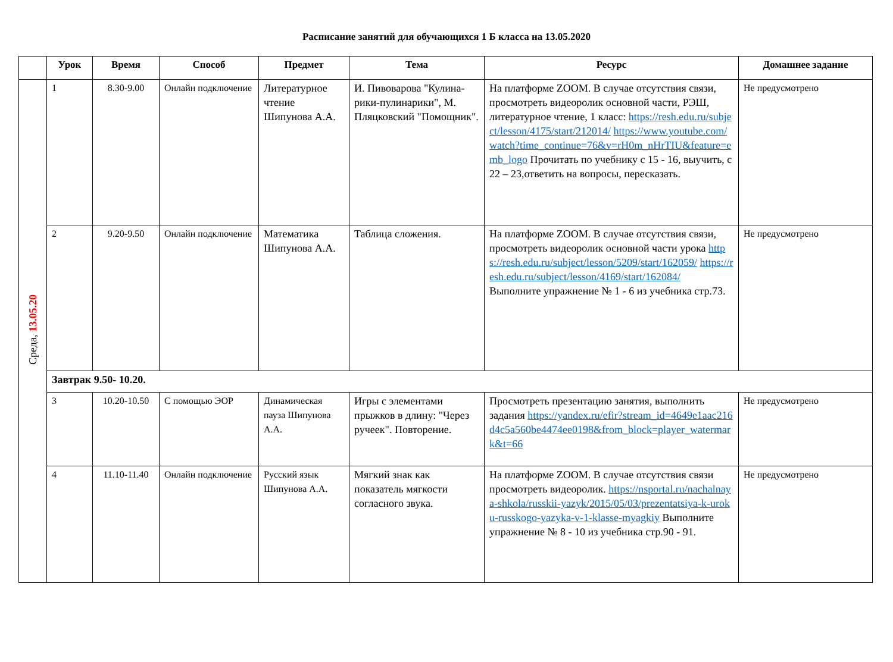Расписание занятий для обучающихся 1 Б класса на 13.05.2020
| | Урок | Время | Способ | Предмет | Тема | Ресурс | Домашнее задание |
| --- | --- | --- | --- | --- | --- | --- | --- |
| Среда, 13.05.20 | 1 | 8.30-9.00 | Онлайн подключение | Литературное чтение Шипунова А.А. | И. Пивоварова "Кулина-рики-пулинарики", М. Пляцковский "Помощник". | На платформе ZOOM. В случае отсутствия связи, просмотреть видеоролик основной части, РЭШ, литературное чтение, 1 класс: https://resh.edu.ru/subject/lesson/4175/start/212014/ https://www.youtube.com/watch?time_continue=76&v=rH0m_nHrTIU&feature=emb_logo Прочитать по учебнику с 15 - 16, выучить, с 22 – 23,ответить на вопросы, пересказать. | Не предусмотрено |
| | 2 | 9.20-9.50 | Онлайн подключение | Математика Шипунова А.А. | Таблица сложения. | На платформе ZOOM. В случае отсутствия связи, просмотреть видеоролик основной части урока https://resh.edu.ru/subject/lesson/5209/start/162059/ https://resh.edu.ru/subject/lesson/4169/start/162084/ Выполните упражнение № 1 - 6 из учебника стр.73. | Не предусмотрено |
| | Завтрак 9.50- 10.20. | | | | | | |
| | 3 | 10.20-10.50 | С помощью ЭОР | Динамическая пауза Шипунова А.А. | Игры с элементами прыжков в длину: "Через ручеек". Повторение. | Просмотреть презентацию занятия, выполнить задания https://yandex.ru/efir?stream_id=4649e1aac216d4c5a560be4474ee0198&from_block=player_watermark&t=66 | Не предусмотрено |
| | 4 | 11.10-11.40 | Онлайн подключение | Русский язык Шипунова А.А. | Мягкий знак как показатель мягкости согласного звука. | На платформе ZOOM. В случае отсутствия связи просмотреть видеоролик. https://nsportal.ru/nachalnaya-shkola/russkii-yazyk/2015/05/03/prezentatsiya-k-uroku-russkogo-yazyka-v-1-klasse-myagkiy Выполните упражнение № 8 - 10 из учебника стр.90 - 91. | Не предусмотрено |